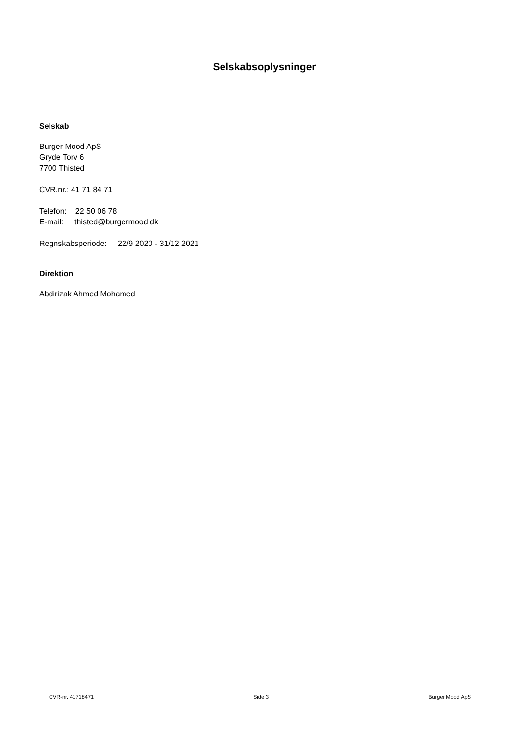Selskabsoplysninger
Selskab
Burger Mood ApS
Gryde Torv 6
7700 Thisted
CVR.nr.: 41 71 84 71
Telefon: 22 50 06 78
E-mail: thisted@burgermood.dk
Regnskabsperiode: 22/9 2020 - 31/12 2021
Direktion
Abdirizak Ahmed Mohamed
CVR-nr. 41718471 Side 3 Burger Mood ApS